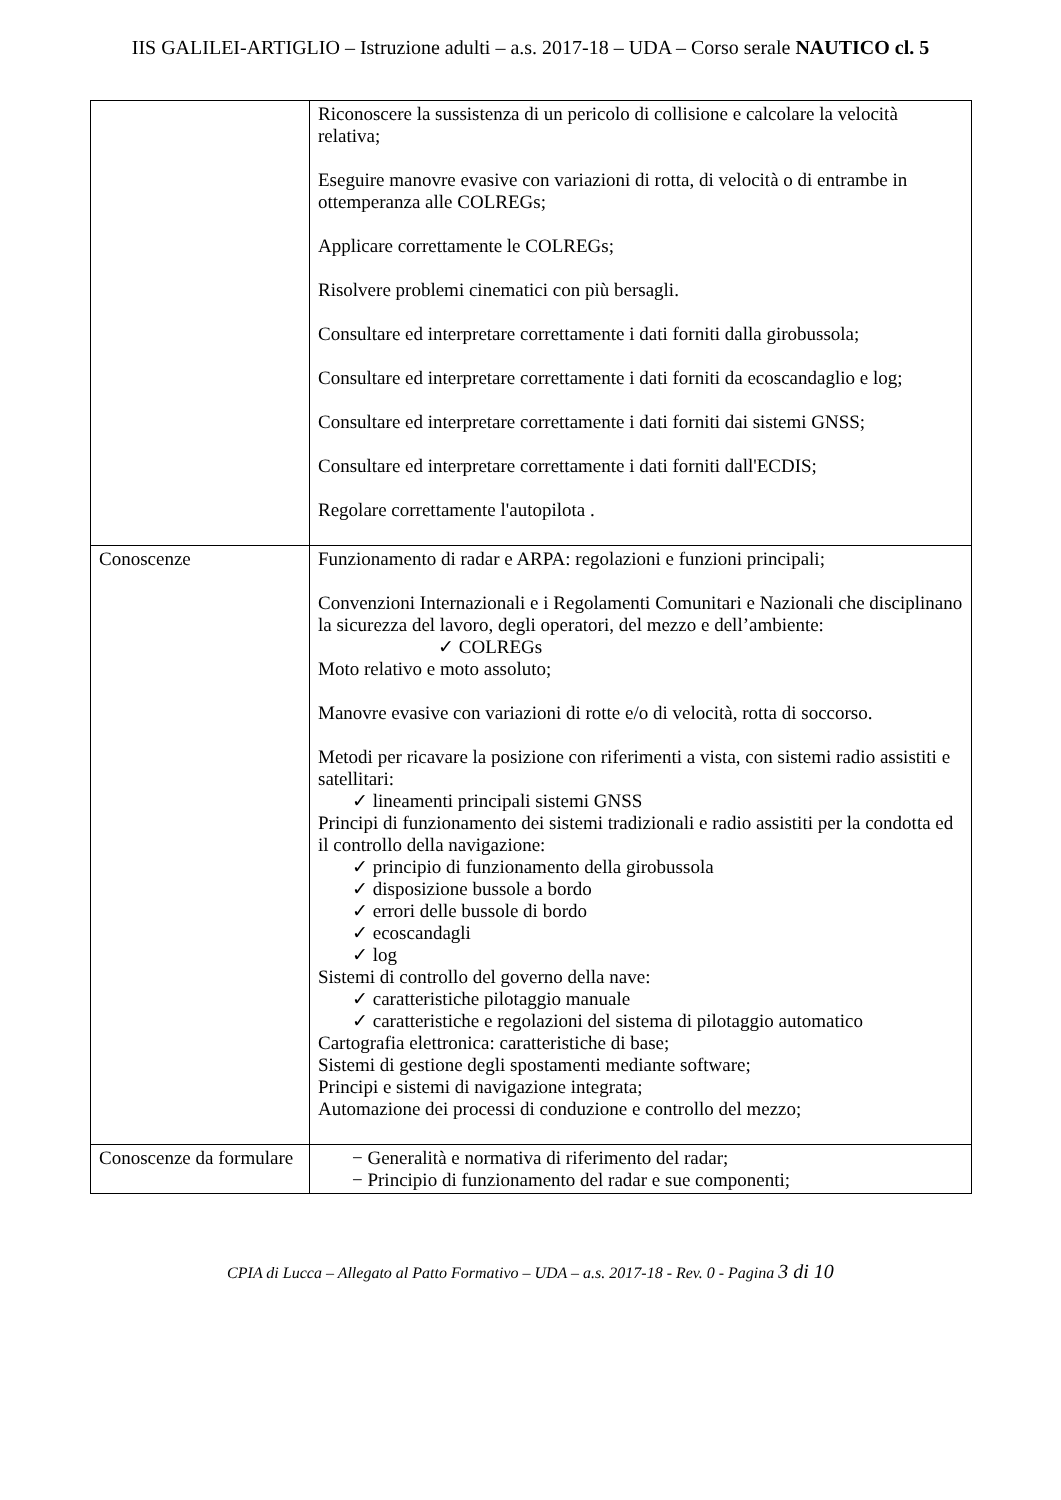IIS GALILEI-ARTIGLIO – Istruzione adulti – a.s. 2017-18 – UDA – Corso serale NAUTICO cl. 5
| | Riconoscere la sussistenza di un pericolo di collisione e calcolare la velocità relativa; Eseguire manovre evasive con variazioni di rotta, di velocità o di entrambe in ottemperanza alle COLREGs; Applicare correttamente le COLREGs; Risolvere problemi cinematici con più bersagli. Consultare ed interpretare correttamente i dati forniti dalla girobussola; Consultare ed interpretare correttamente i dati forniti da ecoscandaglio e log; Consultare ed interpretare correttamente i dati forniti dai sistemi GNSS; Consultare ed interpretare correttamente i dati forniti dall'ECDIS; Regolare correttamente l'autopilota . |
| Conoscenze | Funzionamento di radar e ARPA: regolazioni e funzioni principali; Convenzioni Internazionali e i Regolamenti Comunitari e Nazionali che disciplinano la sicurezza del lavoro, degli operatori, del mezzo e dell’ambiente: ✓ COLREGs Moto relativo e moto assoluto; Manovre evasive con variazioni di rotte e/o di velocità, rotta di soccorso. Metodi per ricavare la posizione con riferimenti a vista, con sistemi radio assistiti e satellitari: ✓ lineamenti principali sistemi GNSS Principi di funzionamento dei sistemi tradizionali e radio assistiti per la condotta ed il controllo della navigazione: ✓ principio di funzionamento della girobussola ✓ disposizione bussole a bordo ✓ errori delle bussole di bordo ✓ ecoscandagli ✓ log Sistemi di controllo del governo della nave: ✓ caratteristiche pilotaggio manuale ✓ caratteristiche e regolazioni del sistema di pilotaggio automatico Cartografia elettronica: caratteristiche di base; Sistemi di gestione degli spostamenti mediante software; Principi e sistemi di navigazione integrata; Automazione dei processi di conduzione e controllo del mezzo; |
| Conoscenze da formulare | − Generalità e normativa di riferimento del radar; − Principio di funzionamento del radar e sue componenti; |
CPIA di Lucca – Allegato al Patto Formativo – UDA – a.s. 2017-18 - Rev. 0 - Pagina 3 di 10